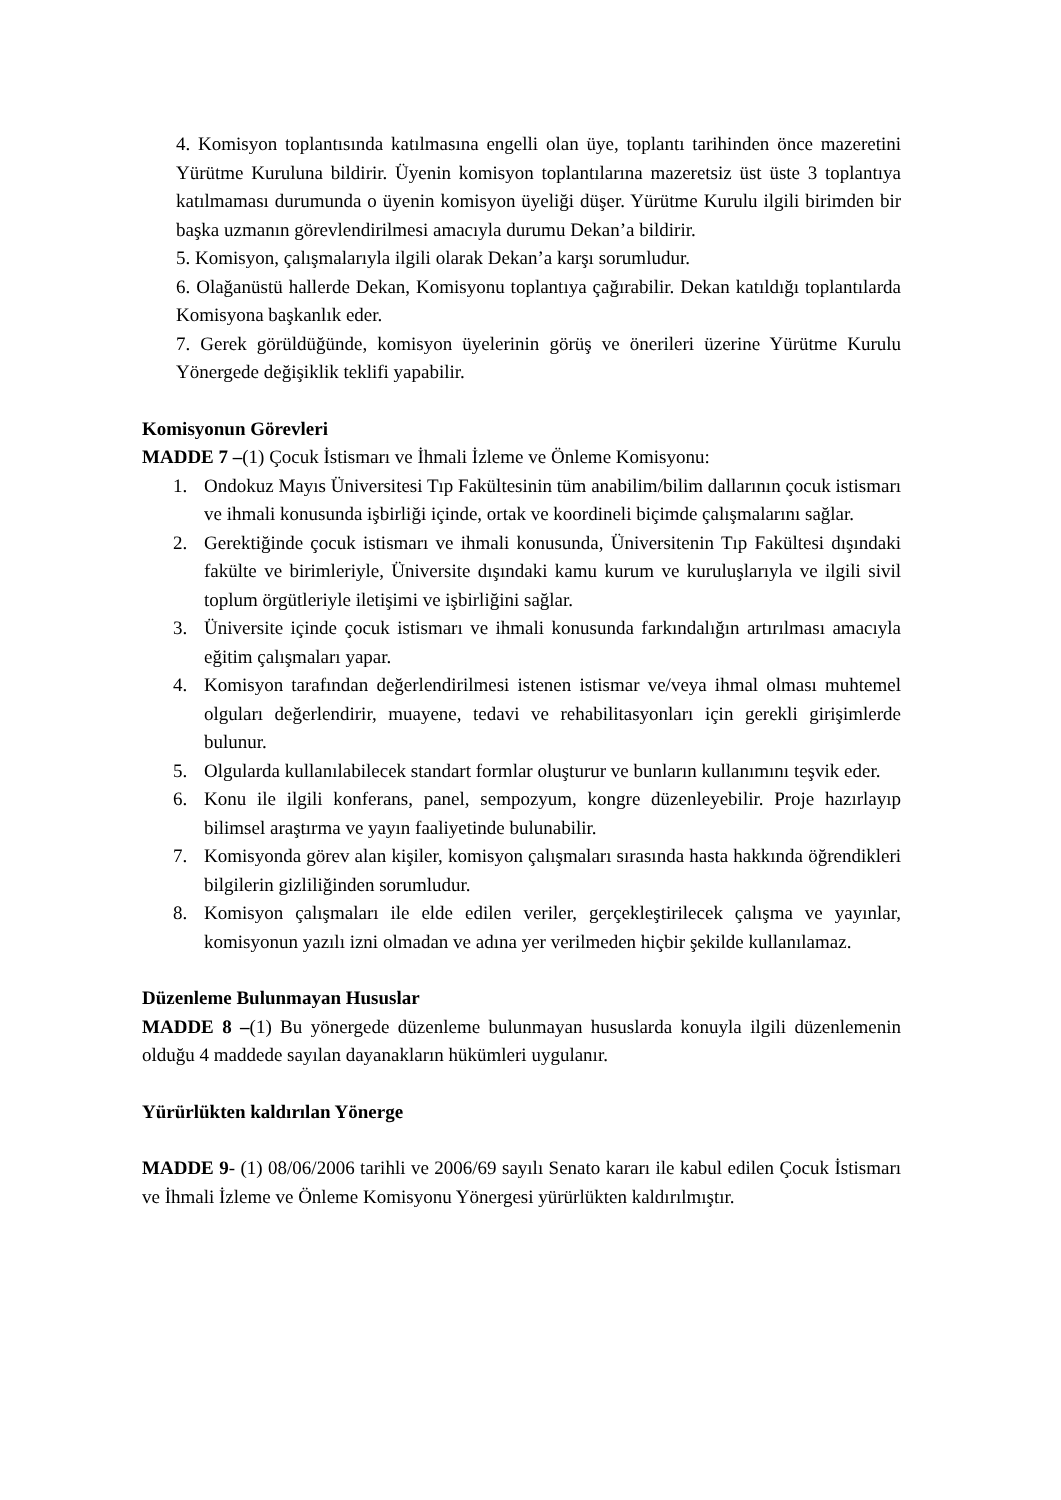4. Komisyon toplantısında katılmasına engelli olan üye, toplantı tarihinden önce mazeretini Yürütme Kuruluna bildirir. Üyenin komisyon toplantılarına mazeretsiz üst üste 3 toplantıya katılmaması durumunda o üyenin komisyon üyeliği düşer. Yürütme Kurulu ilgili birimden bir başka uzmanın görevlendirilmesi amacıyla durumu Dekan’a bildirir.
5. Komisyon, çalışmalarıyla ilgili olarak Dekan’a karşı sorumludur.
6. Olağanüstü hallerde Dekan, Komisyonu toplantıya çağırabilir. Dekan katıldığı toplantılarda Komisyona başkanlık eder.
7. Gerek görüldüğünde, komisyon üyelerinin görüş ve önerileri üzerine Yürütme Kurulu Yönergede değişiklik teklifi yapabilir.
Komisyonun Görevleri
MADDE 7 –(1) Çocuk İstismarı ve İhmali İzleme ve Önleme Komisyonu:
1. Ondokuz Mayıs Üniversitesi Tıp Fakültesinin tüm anabilim/bilim dallarının çocuk istismarı ve ihmali konusunda işbirliği içinde, ortak ve koordineli biçimde çalışmalarını sağlar.
2. Gerektiğinde çocuk istismarı ve ihmali konusunda, Üniversitenin Tıp Fakültesi dışındaki fakülte ve birimleriyle, Üniversite dışındaki kamu kurum ve kuruluşlarıyla ve ilgili sivil toplum örgütleriyle iletişimi ve işbirliğini sağlar.
3. Üniversite içinde çocuk istismarı ve ihmali konusunda farkındalığın artırılması amacıyla eğitim çalışmaları yapar.
4. Komisyon tarafından değerlendirilmesi istenen istismar ve/veya ihmal olması muhtemel olguları değerlendirir, muayene, tedavi ve rehabilitasyonları için gerekli girişimlerde bulunur.
5. Olgularda kullanılabilecek standart formlar oluşturur ve bunların kullanımını teşvik eder.
6. Konu ile ilgili konferans, panel, sempozyum, kongre düzenleyebilir. Proje hazırlayıp bilimsel araştırma ve yayın faaliyetinde bulunabilir.
7. Komisyonda görev alan kişiler, komisyon çalışmaları sırasında hasta hakkında öğrendikleri bilgilerin gizliliğinden sorumludur.
8. Komisyon çalışmaları ile elde edilen veriler, gerçekleştirilecek çalışma ve yayınlar, komisyonun yazılı izni olmadan ve adına yer verilmeden hiçbir şekilde kullanılamaz.
Düzenleme Bulunmayan Hususlar
MADDE 8 –(1) Bu yönergede düzenleme bulunmayan hususlarda konuyla ilgili düzenlemenin olduğu 4 maddede sayılan dayanakların hükümleri uygulanır.
Yürürlükten kaldırılan Yönerge
MADDE 9- (1) 08/06/2006 tarihli ve 2006/69 sayılı Senato kararı ile kabul edilen Çocuk İstismarı ve İhmali İzleme ve Önleme Komisyonu Yönergesi yürürlükten kaldırılmıştır.